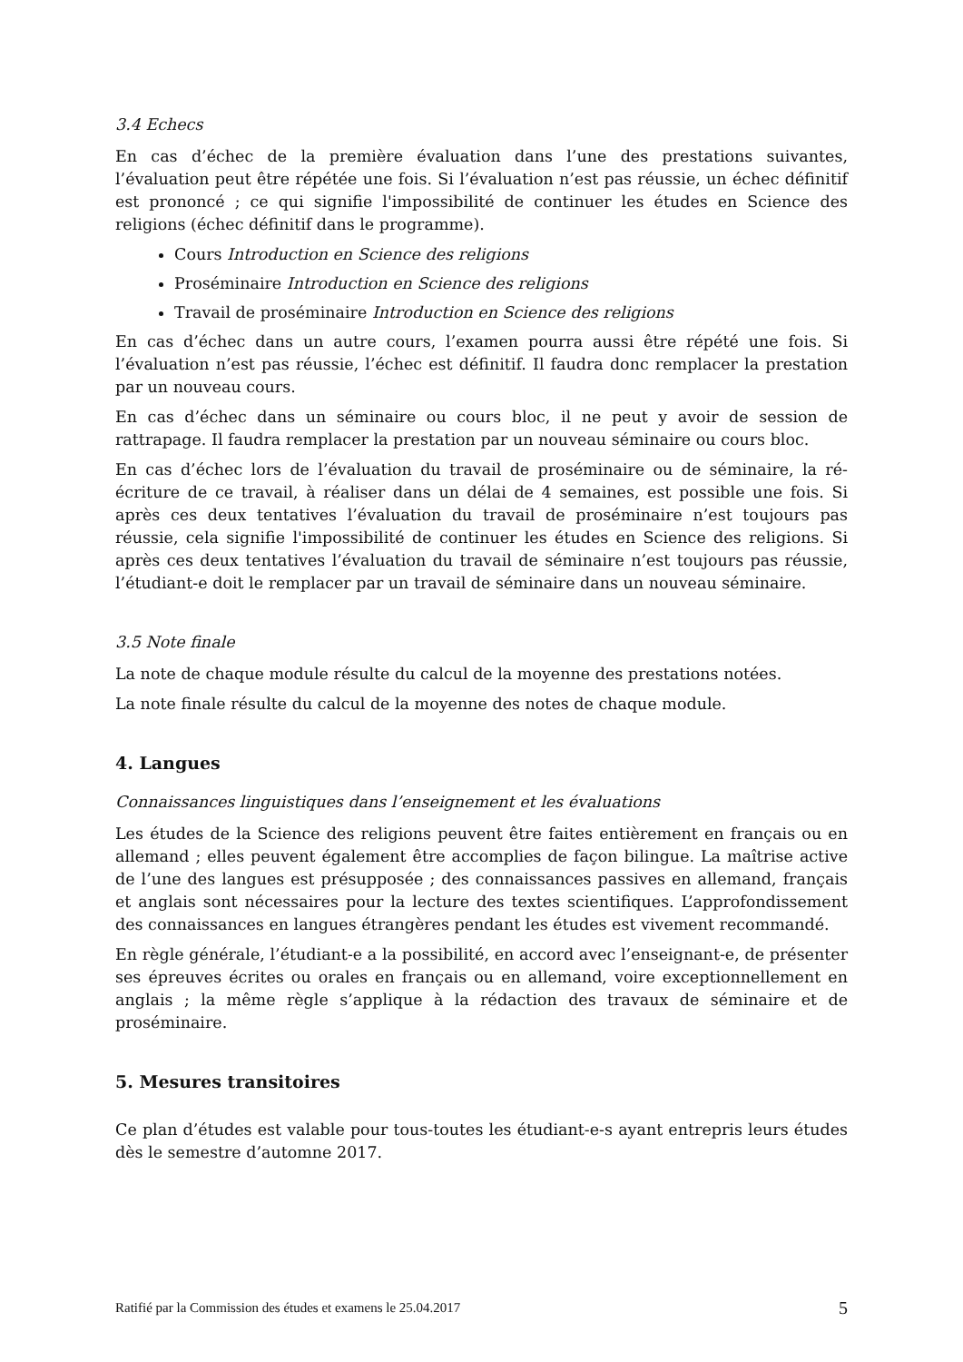3.4 Echecs
En cas d’échec de la première évaluation dans l’une des prestations suivantes, l’évaluation peut être répétée une fois. Si l’évaluation n’est pas réussie, un échec définitif est prononcé ; ce qui signifie l'impossibilité de continuer les études en Science des religions (échec définitif dans le programme).
Cours Introduction en Science des religions
Proséminaire Introduction en Science des religions
Travail de proséminaire Introduction en Science des religions
En cas d’échec dans un autre cours, l’examen pourra aussi être répété une fois. Si l’évaluation n’est pas réussie, l’échec est définitif. Il faudra donc remplacer la prestation par un nouveau cours.
En cas d’échec dans un séminaire ou cours bloc, il ne peut y avoir de session de rattrapage. Il faudra remplacer la prestation par un nouveau séminaire ou cours bloc.
En cas d’échec lors de l’évaluation du travail de proséminaire ou de séminaire, la ré-écriture de ce travail, à réaliser dans un délai de 4 semaines, est possible une fois. Si après ces deux tentatives l’évaluation du travail de proséminaire n’est toujours pas réussie, cela signifie l'impossibilité de continuer les études en Science des religions. Si après ces deux tentatives l’évaluation du travail de séminaire n’est toujours pas réussie, l’étudiant-e doit le remplacer par un travail de séminaire dans un nouveau séminaire.
3.5 Note finale
La note de chaque module résulte du calcul de la moyenne des prestations notées.
La note finale résulte du calcul de la moyenne des notes de chaque module.
4. Langues
Connaissances linguistiques dans l’enseignement et les évaluations
Les études de la Science des religions peuvent être faites entièrement en français ou en allemand ; elles peuvent également être accomplies de façon bilingue. La maîtrise active de l’une des langues est présupposée ; des connaissances passives en allemand, français et anglais sont nécessaires pour la lecture des textes scientifiques. L’approfondissement des connaissances en langues étrangères pendant les études est vivement recommandé.
En règle générale, l’étudiant-e a la possibilité, en accord avec l’enseignant-e, de présenter ses épreuves écrites ou orales en français ou en allemand, voire exceptionnellement en anglais ; la même règle s’applique à la rédaction des travaux de séminaire et de proséminaire.
5. Mesures transitoires
Ce plan d’études est valable pour tous-toutes les étudiant-e-s ayant entrepris leurs études dès le semestre d’automne 2017.
Ratifié par la Commission des études et examens le 25.04.2017 5